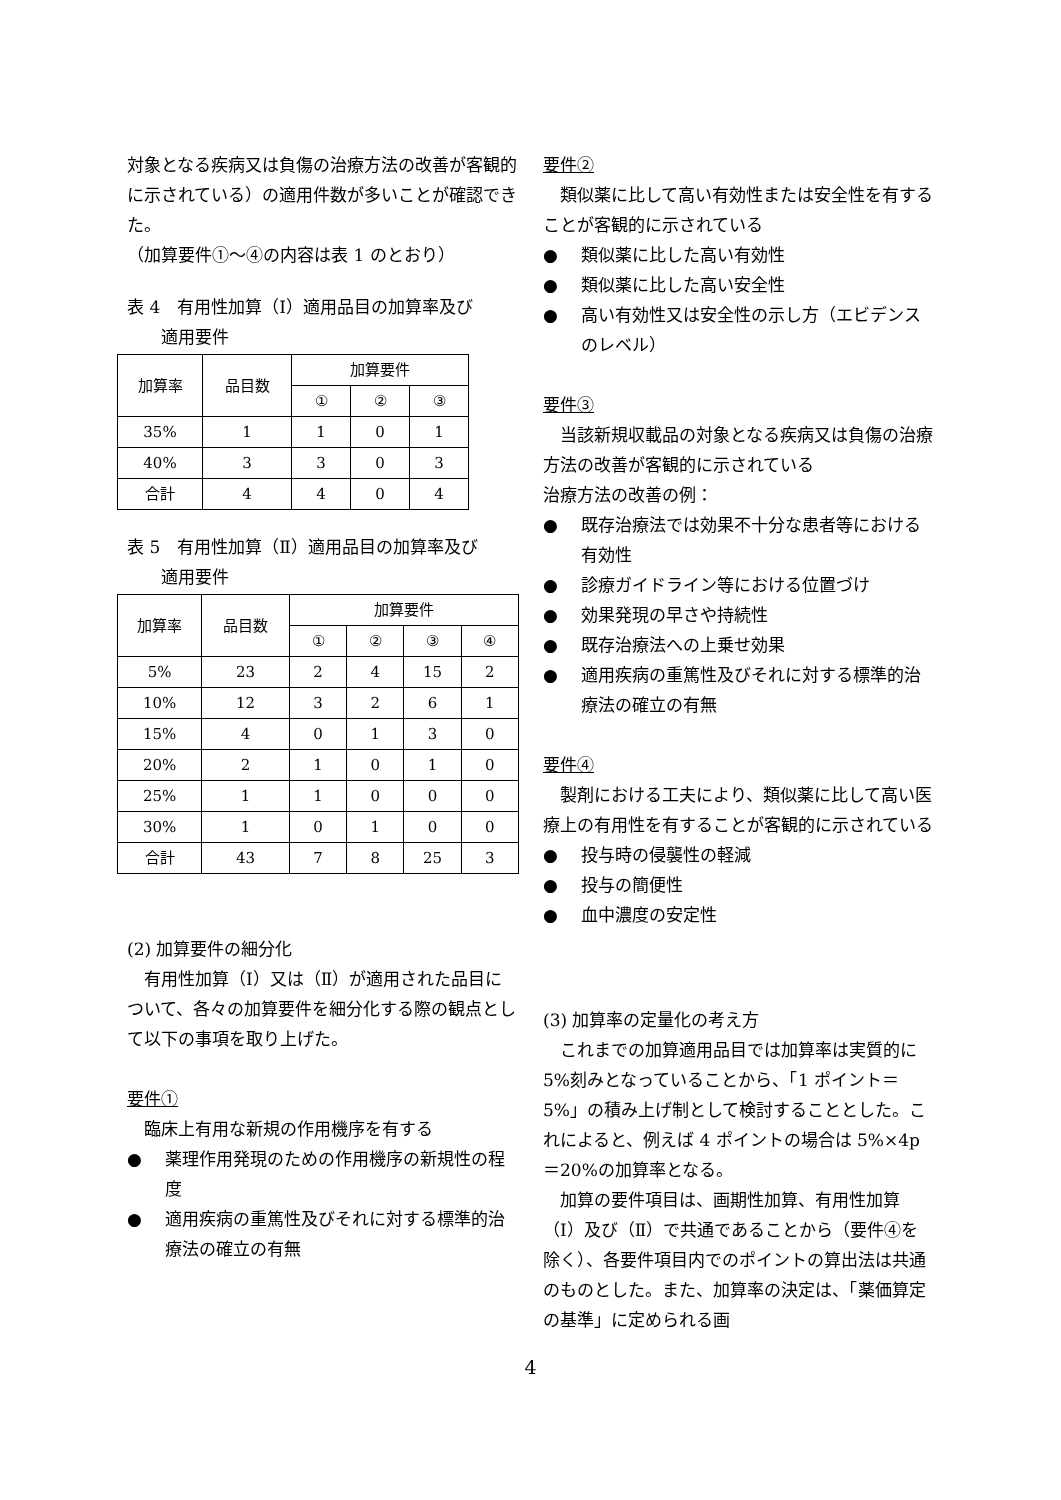対象となる疾病又は負傷の治療方法の改善が客観的に示されている）の適用件数が多いことが確認できた。
（加算要件①～④の内容は表 1 のとおり）
表 4　有用性加算（Ⅰ）適用品目の加算率及び
　　適用要件
| 加算率 | 品目数 | 加算要件 | | |
| --- | --- | --- | --- | --- |
| | | ① | ② | ③ |
| 35% | 1 | 1 | 0 | 1 |
| 40% | 3 | 3 | 0 | 3 |
| 合計 | 4 | 4 | 0 | 4 |
表 5　有用性加算（Ⅱ）適用品目の加算率及び
　　適用要件
| 加算率 | 品目数 | 加算要件 | | | |
| --- | --- | --- | --- | --- | --- |
| | | ① | ② | ③ | ④ |
| 5% | 23 | 2 | 4 | 15 | 2 |
| 10% | 12 | 3 | 2 | 6 | 1 |
| 15% | 4 | 0 | 1 | 3 | 0 |
| 20% | 2 | 1 | 0 | 1 | 0 |
| 25% | 1 | 1 | 0 | 0 | 0 |
| 30% | 1 | 0 | 1 | 0 | 0 |
| 合計 | 43 | 7 | 8 | 25 | 3 |
(2) 加算要件の細分化
有用性加算（Ⅰ）又は（Ⅱ）が適用された品目について、各々の加算要件を細分化する際の観点として以下の事項を取り上げた。
要件①
臨床上有用な新規の作用機序を有する
● 薬理作用発現のための作用機序の新規性の程度
● 適用疾病の重篤性及びそれに対する標準的治療法の確立の有無
要件②
類似薬に比して高い有効性または安全性を有することが客観的に示されている
● 類似薬に比した高い有効性
● 類似薬に比した高い安全性
● 高い有効性又は安全性の示し方（エビデンスのレベル）
要件③
当該新規収載品の対象となる疾病又は負傷の治療方法の改善が客観的に示されている
治療方法の改善の例：
● 既存治療法では効果不十分な患者等における有効性
● 診療ガイドライン等における位置づけ
● 効果発現の早さや持続性
● 既存治療法への上乗せ効果
● 適用疾病の重篤性及びそれに対する標準的治療法の確立の有無
要件④
製剤における工夫により、類似薬に比して高い医療上の有用性を有することが客観的に示されている
● 投与時の侵襲性の軽減
● 投与の簡便性
● 血中濃度の安定性
(3) 加算率の定量化の考え方
これまでの加算適用品目では加算率は実質的に 5%刻みとなっていることから、「1 ポイント＝5%」の積み上げ制として検討することとした。これによると、例えば 4 ポイントの場合は 5%×4p＝20%の加算率となる。
加算の要件項目は、画期性加算、有用性加算（Ⅰ）及び（Ⅱ）で共通であることから（要件④を除く）、各要件項目内でのポイントの算出法は共通のものとした。また、加算率の決定は、「薬価算定の基準」に定められる画
4